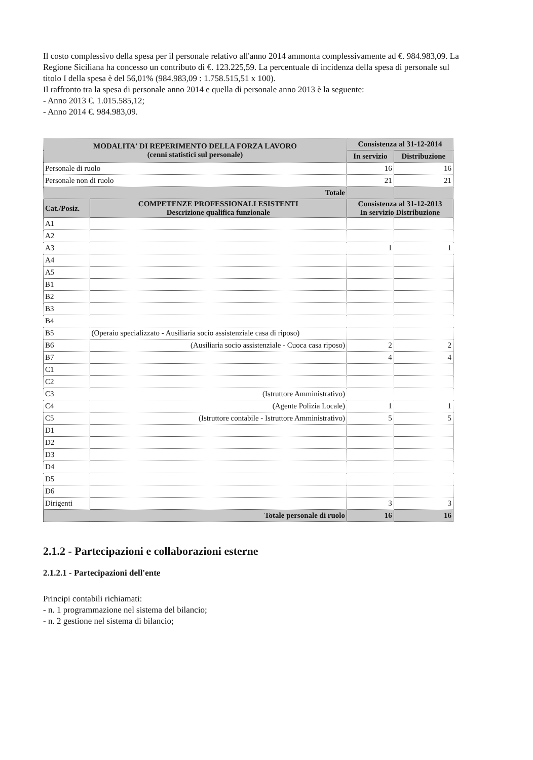Il costo complessivo della spesa per il personale relativo all'anno 2014 ammonta complessivamente ad €. 984.983,09. La Regione Siciliana ha concesso un contributo di €. 123.225,59. La percentuale di incidenza della spesa di personale sul titolo I della spesa è del 56,01% (984.983,09 : 1.758.515,51 x 100).
Il raffronto tra la spesa di personale anno 2014 e quella di personale anno 2013 è la seguente:
- Anno 2013 €. 1.015.585,12;
- Anno 2014 €. 984.983,09.
| MODALITA' DI REPERIMENTO DELLA FORZA LAVORO (cenni statistici sul personale) | | Consistenza al 31-12-2014 | |
| | | In servizio | Distribuzione |
| Personale di ruolo | | 16 | 16 |
| Personale non di ruolo | | 21 | 21 |
| Totale | | | |
| Cat./Posiz. | COMPETENZE PROFESSIONALI ESISTENTI Descrizione qualifica funzionale | Consistenza al 31-12-2013 In servizio Distribuzione | |
| A1 | | | |
| A2 | | | |
| A3 | | 1 | 1 |
| A4 | | | |
| A5 | | | |
| B1 | | | |
| B2 | | | |
| B3 | | | |
| B4 | | | |
| B5 | (Operaio specializzato - Ausiliaria socio assistenziale casa di riposo) | | |
| B6 | (Ausiliaria socio assistenziale - Cuoca casa riposo) | 2 | 2 |
| B7 | | 4 | 4 |
| C1 | | | |
| C2 | | | |
| C3 | (Istruttore Amministrativo) | | |
| C4 | (Agente Polizia Locale) | 1 | 1 |
| C5 | (Istruttore contabile - Istruttore Amministrativo) | 5 | 5 |
| D1 | | | |
| D2 | | | |
| D3 | | | |
| D4 | | | |
| D5 | | | |
| D6 | | | |
| Dirigenti | | 3 | 3 |
| Totale personale di ruolo | | 16 | 16 |
2.1.2 - Partecipazioni e collaborazioni esterne
2.1.2.1 - Partecipazioni dell'ente
Principi contabili richiamati:
- n. 1 programmazione nel sistema del bilancio;
- n. 2 gestione nel sistema di bilancio;